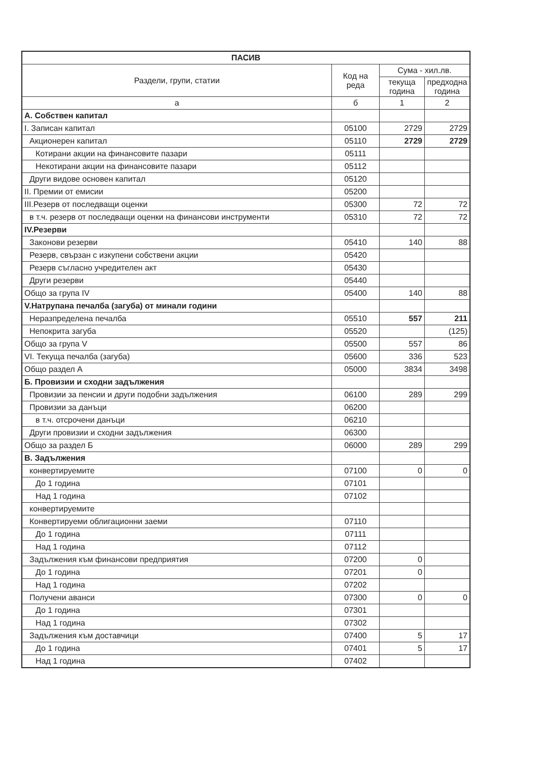| ПАСИВ | | | |
| --- | --- | --- | --- |
| Раздели, групи, статии | Код на реда | Сума - хил.лв. | |
| | | текуща година | предходна година |
| а | б | 1 | 2 |
| А. Собствен капитал | | | |
| I. Записан капитал | 05100 | 2729 | 2729 |
| Акционерен капитал | 05110 | 2729 | 2729 |
| Котирани акции на финансовите пазари | 05111 | | |
| Некотирани акции на финансовите пазари | 05112 | | |
| Други видове основен капитал | 05120 | | |
| II. Премии от емисии | 05200 | | |
| III.Резерв от последващи оценки | 05300 | 72 | 72 |
| в т.ч. резерв от последващи оценки на финансови инструменти | 05310 | 72 | 72 |
| IV.Резерви | | | |
| Законови резерви | 05410 | 140 | 88 |
| Резерв, свързан с изкупени собствени акции | 05420 | | |
| Резерв съгласно учредителен акт | 05430 | | |
| Други резерви | 05440 | | |
| Общо за група IV | 05400 | 140 | 88 |
| V.Натрупана печалба (загуба) от минали години | | | |
| Неразпределена печалба | 05510 | 557 | 211 |
| Непокрита загуба | 05520 | | (125) |
| Общо за група V | 05500 | 557 | 86 |
| VI. Текуща печалба (загуба) | 05600 | 336 | 523 |
| Общо раздел А | 05000 | 3834 | 3498 |
| Б. Провизии и сходни задължения | | | |
| Провизии за пенсии и други подобни задължения | 06100 | 289 | 299 |
| Провизии за данъци | 06200 | | |
| в т.ч. отсрочени данъци | 06210 | | |
| Други провизии и сходни задължения | 06300 | | |
| Общо за раздел Б | 06000 | 289 | 299 |
| В. Задължения | | | |
| конвертируемите | 07100 | 0 | 0 |
| До 1 година | 07101 | | |
| Над 1 година | 07102 | | |
| конвертируемите | | | |
| Конвертируеми облигационни заеми | 07110 | | |
| До 1 година | 07111 | | |
| Над 1 година | 07112 | | |
| Задължения към финансови предприятия | 07200 | 0 | |
| До 1 година | 07201 | 0 | |
| Над 1 година | 07202 | | |
| Получени аванси | 07300 | 0 | 0 |
| До 1 година | 07301 | | |
| Над 1 година | 07302 | | |
| Задължения към доставчици | 07400 | 5 | 17 |
| До 1 година | 07401 | 5 | 17 |
| Над 1 година | 07402 | | |